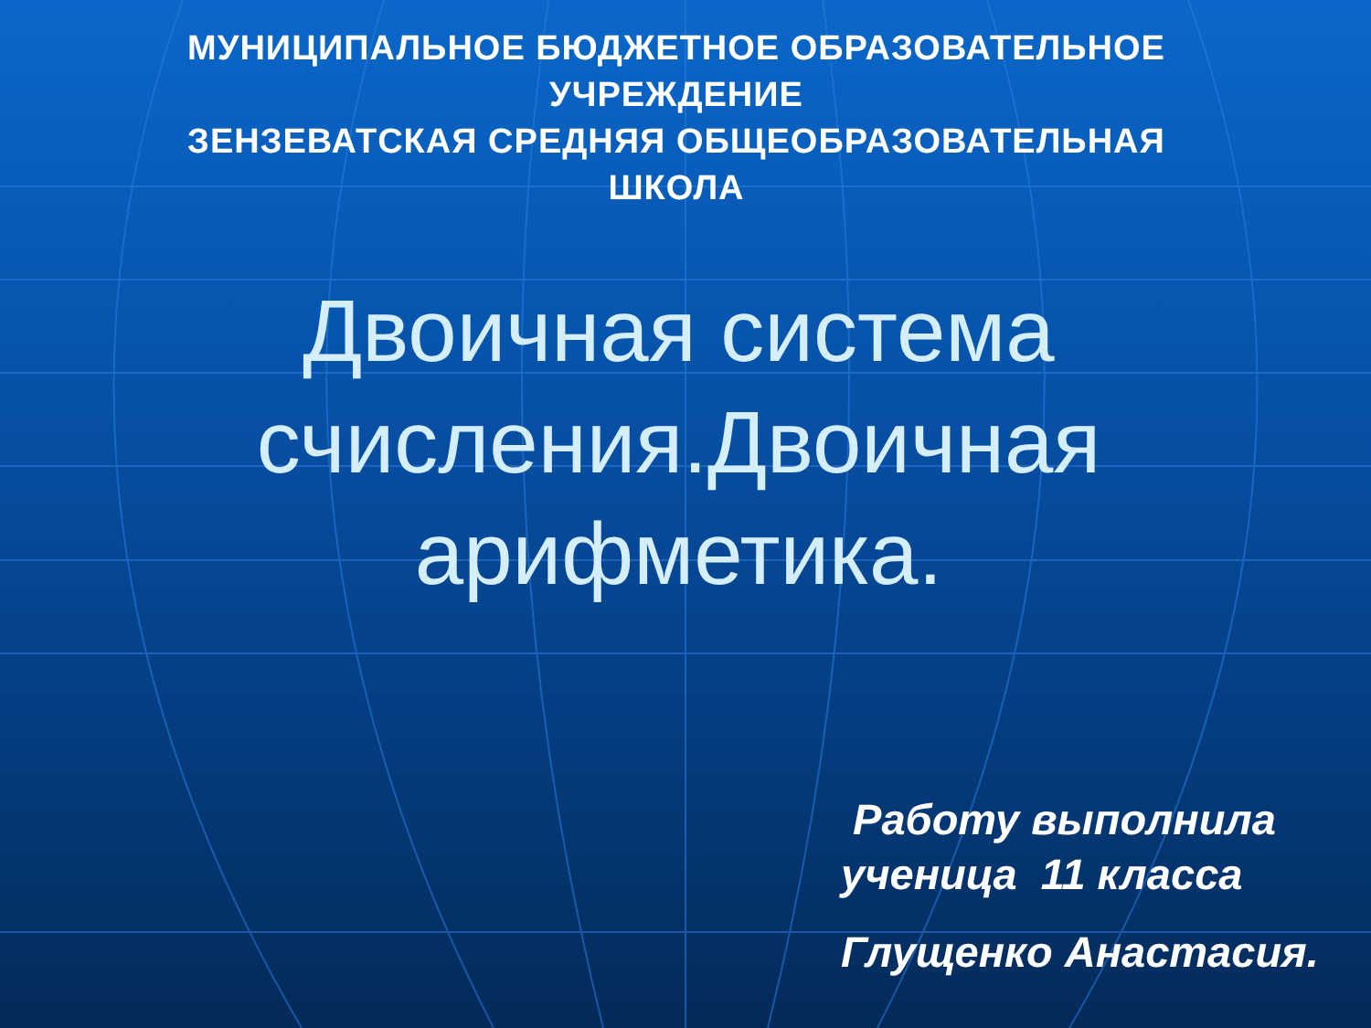МУНИЦИПАЛЬНОЕ БЮДЖЕТНОЕ ОБРАЗОВАТЕЛЬНОЕ
УЧРЕЖДЕНИЕ
ЗЕНЗЕВАТСКАЯ СРЕДНЯЯ ОБЩЕОБРАЗОВАТЕЛЬНАЯ
ШКОЛА
Двоичная система
счисления.Двоичная
арифметика.
Работу выполнила
ученица 11 класса
Глущенко Анастасия.